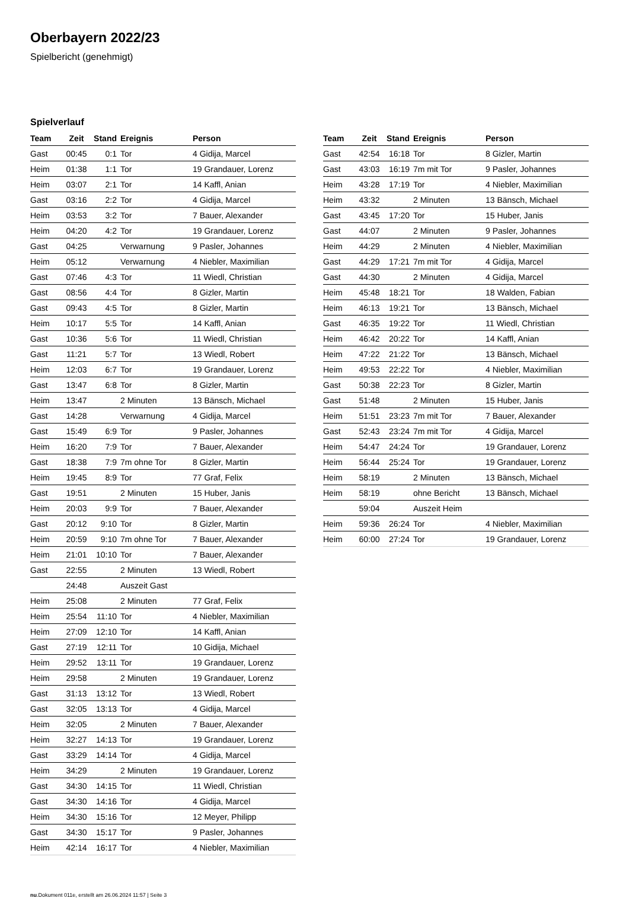Oberbayern 2022/23
Spielbericht (genehmigt)
Spielverlauf
| Team | Zeit | Stand | Ereignis | Person |
| --- | --- | --- | --- | --- |
| Gast | 00:45 | 0:1 | Tor | 4 Gidija, Marcel |
| Heim | 01:38 | 1:1 | Tor | 19 Grandauer, Lorenz |
| Heim | 03:07 | 2:1 | Tor | 14 Kaffl, Anian |
| Gast | 03:16 | 2:2 | Tor | 4 Gidija, Marcel |
| Heim | 03:53 | 3:2 | Tor | 7 Bauer, Alexander |
| Heim | 04:20 | 4:2 | Tor | 19 Grandauer, Lorenz |
| Gast | 04:25 | | Verwarnung | 9 Pasler, Johannes |
| Heim | 05:12 | | Verwarnung | 4 Niebler, Maximilian |
| Gast | 07:46 | 4:3 | Tor | 11 Wiedl, Christian |
| Gast | 08:56 | 4:4 | Tor | 8 Gizler, Martin |
| Gast | 09:43 | 4:5 | Tor | 8 Gizler, Martin |
| Heim | 10:17 | 5:5 | Tor | 14 Kaffl, Anian |
| Gast | 10:36 | 5:6 | Tor | 11 Wiedl, Christian |
| Gast | 11:21 | 5:7 | Tor | 13 Wiedl, Robert |
| Heim | 12:03 | 6:7 | Tor | 19 Grandauer, Lorenz |
| Gast | 13:47 | 6:8 | Tor | 8 Gizler, Martin |
| Heim | 13:47 | | 2 Minuten | 13 Bänsch, Michael |
| Gast | 14:28 | | Verwarnung | 4 Gidija, Marcel |
| Gast | 15:49 | 6:9 | Tor | 9 Pasler, Johannes |
| Heim | 16:20 | 7:9 | Tor | 7 Bauer, Alexander |
| Gast | 18:38 | 7:9 | 7m ohne Tor | 8 Gizler, Martin |
| Heim | 19:45 | 8:9 | Tor | 77 Graf, Felix |
| Gast | 19:51 | | 2 Minuten | 15 Huber, Janis |
| Heim | 20:03 | 9:9 | Tor | 7 Bauer, Alexander |
| Gast | 20:12 | 9:10 | Tor | 8 Gizler, Martin |
| Heim | 20:59 | 9:10 | 7m ohne Tor | 7 Bauer, Alexander |
| Heim | 21:01 | 10:10 | Tor | 7 Bauer, Alexander |
| Gast | 22:55 | | 2 Minuten | 13 Wiedl, Robert |
| | 24:48 | | Auszeit Gast | |
| Heim | 25:08 | | 2 Minuten | 77 Graf, Felix |
| Heim | 25:54 | 11:10 | Tor | 4 Niebler, Maximilian |
| Heim | 27:09 | 12:10 | Tor | 14 Kaffl, Anian |
| Gast | 27:19 | 12:11 | Tor | 10 Gidija, Michael |
| Heim | 29:52 | 13:11 | Tor | 19 Grandauer, Lorenz |
| Heim | 29:58 | | 2 Minuten | 19 Grandauer, Lorenz |
| Gast | 31:13 | 13:12 | Tor | 13 Wiedl, Robert |
| Gast | 32:05 | 13:13 | Tor | 4 Gidija, Marcel |
| Heim | 32:05 | | 2 Minuten | 7 Bauer, Alexander |
| Heim | 32:27 | 14:13 | Tor | 19 Grandauer, Lorenz |
| Gast | 33:29 | 14:14 | Tor | 4 Gidija, Marcel |
| Heim | 34:29 | | 2 Minuten | 19 Grandauer, Lorenz |
| Gast | 34:30 | 14:15 | Tor | 11 Wiedl, Christian |
| Gast | 34:30 | 14:16 | Tor | 4 Gidija, Marcel |
| Heim | 34:30 | 15:16 | Tor | 12 Meyer, Philipp |
| Gast | 34:30 | 15:17 | Tor | 9 Pasler, Johannes |
| Heim | 42:14 | 16:17 | Tor | 4 Niebler, Maximilian |
| Team | Zeit | Stand | Ereignis | Person |
| --- | --- | --- | --- | --- |
| Gast | 42:54 | 16:18 | Tor | 8 Gizler, Martin |
| Gast | 43:03 | 16:19 | 7m mit Tor | 9 Pasler, Johannes |
| Heim | 43:28 | 17:19 | Tor | 4 Niebler, Maximilian |
| Heim | 43:32 | | 2 Minuten | 13 Bänsch, Michael |
| Gast | 43:45 | 17:20 | Tor | 15 Huber, Janis |
| Gast | 44:07 | | 2 Minuten | 9 Pasler, Johannes |
| Heim | 44:29 | | 2 Minuten | 4 Niebler, Maximilian |
| Gast | 44:29 | 17:21 | 7m mit Tor | 4 Gidija, Marcel |
| Gast | 44:30 | | 2 Minuten | 4 Gidija, Marcel |
| Heim | 45:48 | 18:21 | Tor | 18 Walden, Fabian |
| Heim | 46:13 | 19:21 | Tor | 13 Bänsch, Michael |
| Gast | 46:35 | 19:22 | Tor | 11 Wiedl, Christian |
| Heim | 46:42 | 20:22 | Tor | 14 Kaffl, Anian |
| Heim | 47:22 | 21:22 | Tor | 13 Bänsch, Michael |
| Heim | 49:53 | 22:22 | Tor | 4 Niebler, Maximilian |
| Gast | 50:38 | 22:23 | Tor | 8 Gizler, Martin |
| Gast | 51:48 | | 2 Minuten | 15 Huber, Janis |
| Heim | 51:51 | 23:23 | 7m mit Tor | 7 Bauer, Alexander |
| Gast | 52:43 | 23:24 | 7m mit Tor | 4 Gidija, Marcel |
| Heim | 54:47 | 24:24 | Tor | 19 Grandauer, Lorenz |
| Heim | 56:44 | 25:24 | Tor | 19 Grandauer, Lorenz |
| Heim | 58:19 | | 2 Minuten | 13 Bänsch, Michael |
| Heim | 58:19 | | ohne Bericht | 13 Bänsch, Michael |
| | 59:04 | | Auszeit Heim | |
| Heim | 59:36 | 26:24 | Tor | 4 Niebler, Maximilian |
| Heim | 60:00 | 27:24 | Tor | 19 Grandauer, Lorenz |
nu.Dokument 011e, erstellt am 26.06.2024 11:57 | Seite 3